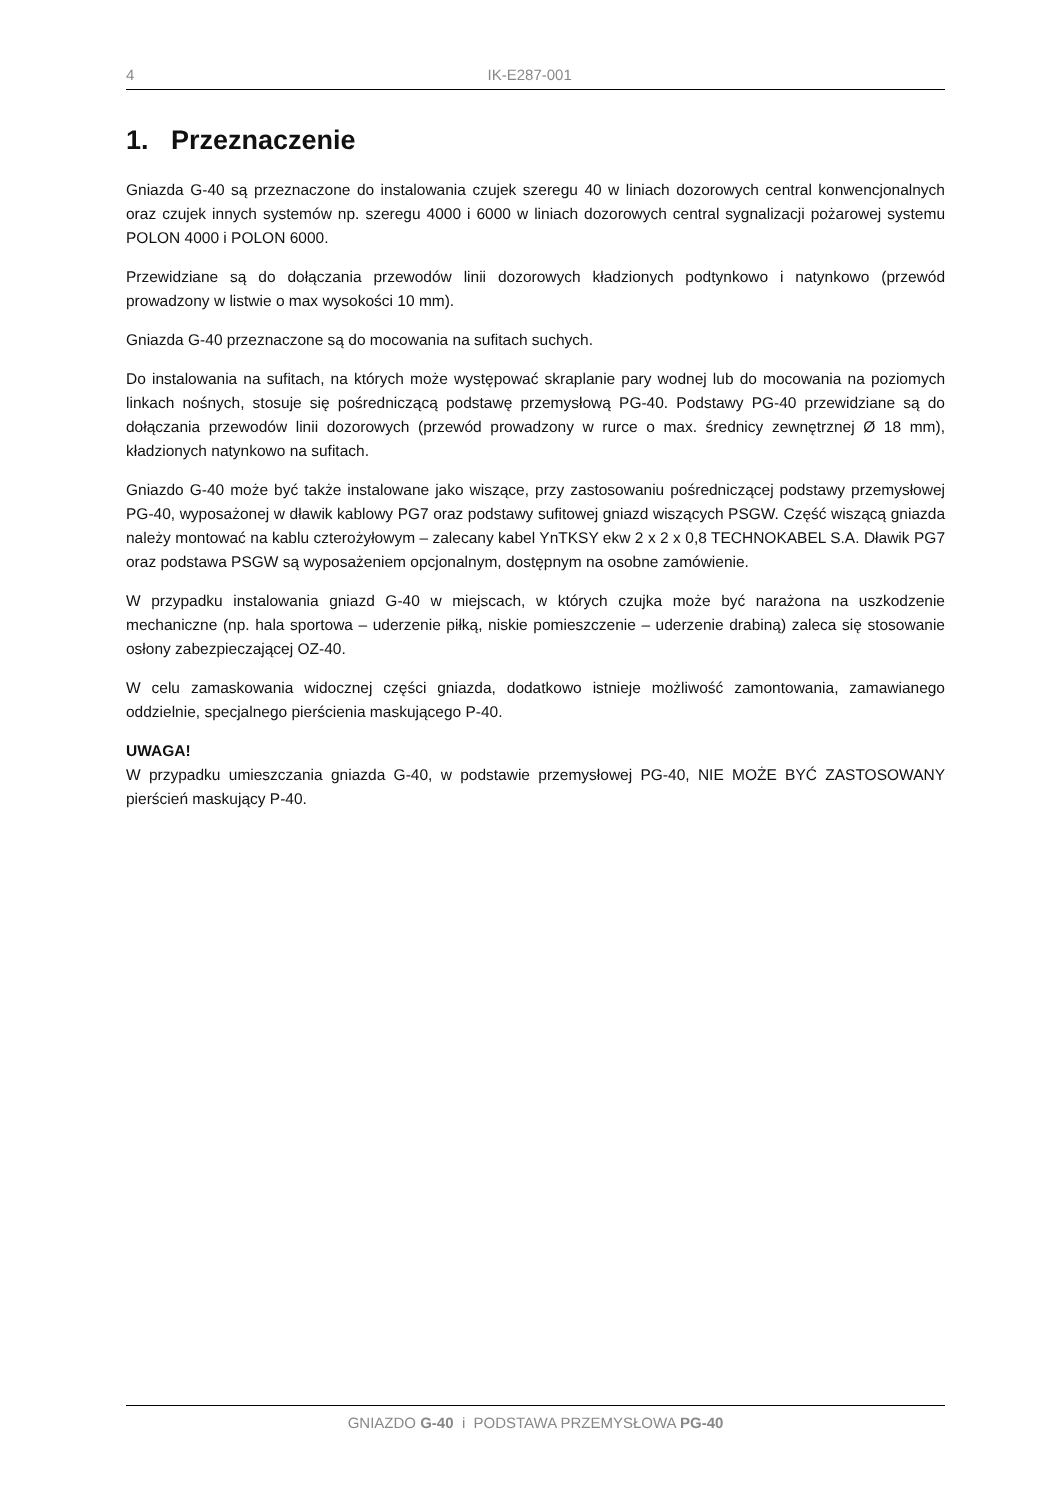4 IK-E287-001
1. Przeznaczenie
Gniazda G-40 są przeznaczone do instalowania czujek szeregu 40 w liniach dozorowych central kon­wencjonalnych oraz czujek innych systemów np. szeregu 4000 i 6000 w liniach dozorowych central sygnalizacji pożarowej systemu POLON 4000 i POLON 6000.
Przewidziane są do dołączania przewodów linii dozorowych kładzionych podtynkowo i natynkowo (przewód prowadzony w listwie o max wysokości 10 mm).
Gniazda G-40 przeznaczone są do mocowania na sufitach suchych.
Do instalowania na sufitach, na których może występować skraplanie pary wodnej lub do mocowania na poziomych linkach nośnych, stosuje się pośredniczącą podstawę przemysłową PG-40. Podstawy PG-40 przewidziane są do dołączania przewodów linii dozorowych (przewód prowadzony w rurce o max. średnicy zewnętrznej Ø 18 mm), kładzionych natynkowo na sufitach.
Gniazdo G-40 może być także instalowane jako wiszące, przy zastosowaniu pośredniczącej podstawy przemysłowej PG-40, wyposażonej w dławik kablowy PG7 oraz podstawy sufitowej gniazd wiszących PSGW. Część wiszącą gniazda należy montować na kablu czterożyłowym – zalecany kabel YnTKSY ekw 2 x 2 x 0,8 TECHNOKABEL S.A. Dławik PG7 oraz podstawa PSGW są wyposażeniem opcjonalnym, do­stępnym na osobne zamówienie.
W przypadku instalowania gniazd G-40 w miejscach, w których czujka może być narażona na uszkodze­nie mechaniczne (np. hala sportowa – uderzenie piłką, niskie pomieszczenie – uderzenie drabiną) za­leca się stosowanie osłony zabezpieczającej OZ-40.
W celu zamaskowania widocznej części gniazda, dodatkowo istnieje możliwość zamontowania, zama­wianego oddzielnie, specjalnego pierścienia maskującego P-40.
UWAGA!
W przypadku umieszczania gniazda G-40, w podstawie przemysłowej PG-40, NIE MOŻE BYĆ ZASTOSO­WANY pierścień maskujący P-40.
GNIAZDO G-40 i PODSTAWA PRZEMYSŁOWA PG-40